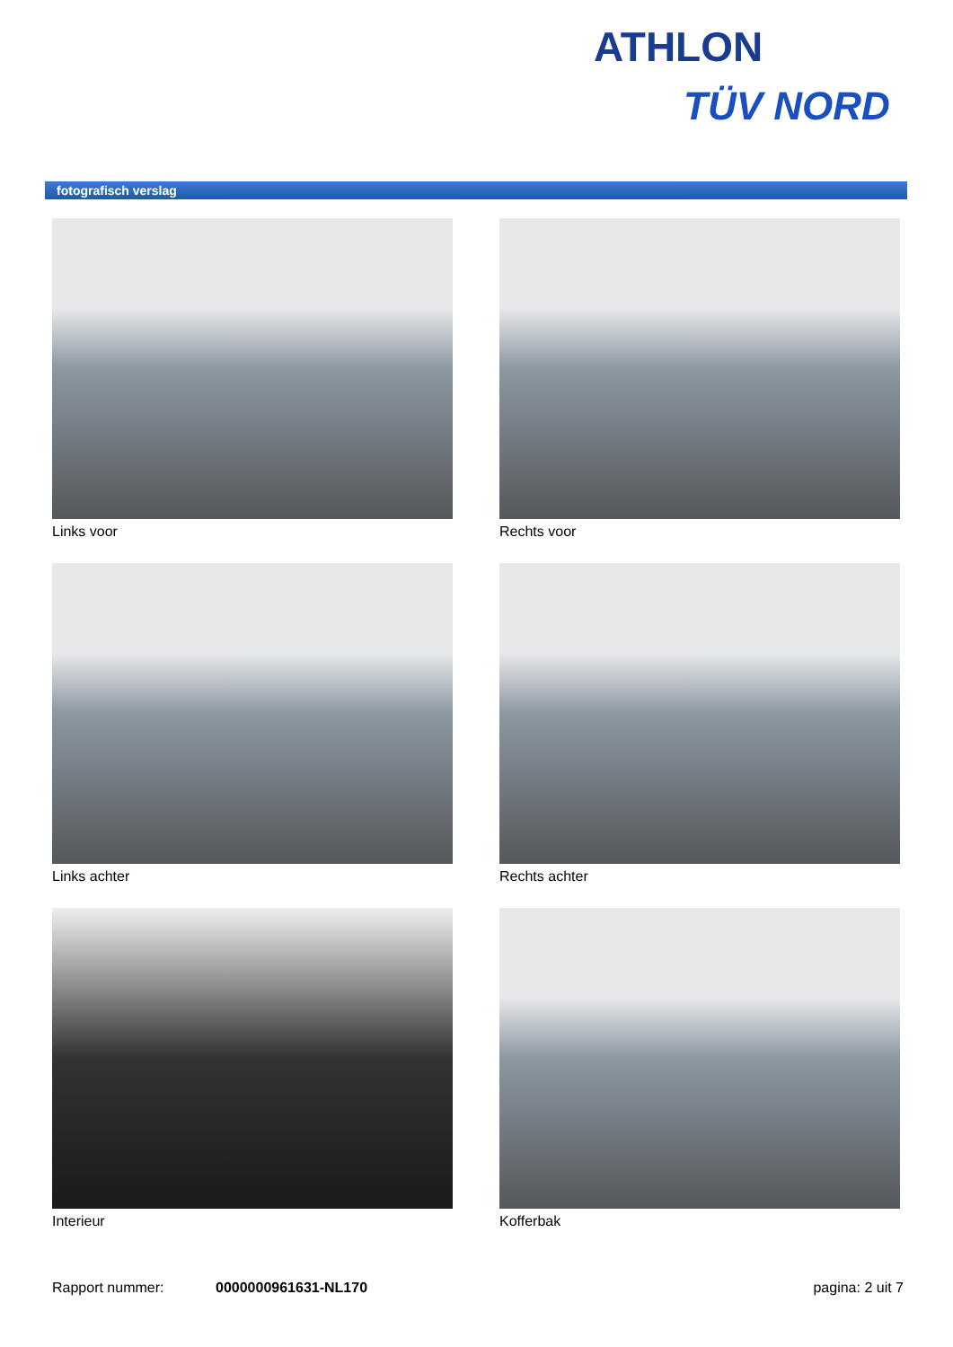ATHLON
TÜV NORD
fotografisch verslag
Links voor
Rechts voor
Links achter
Rechts achter
Interieur
Kofferbak
Rapport nummer: 0000000961631-NL170 pagina: 2 uit 7